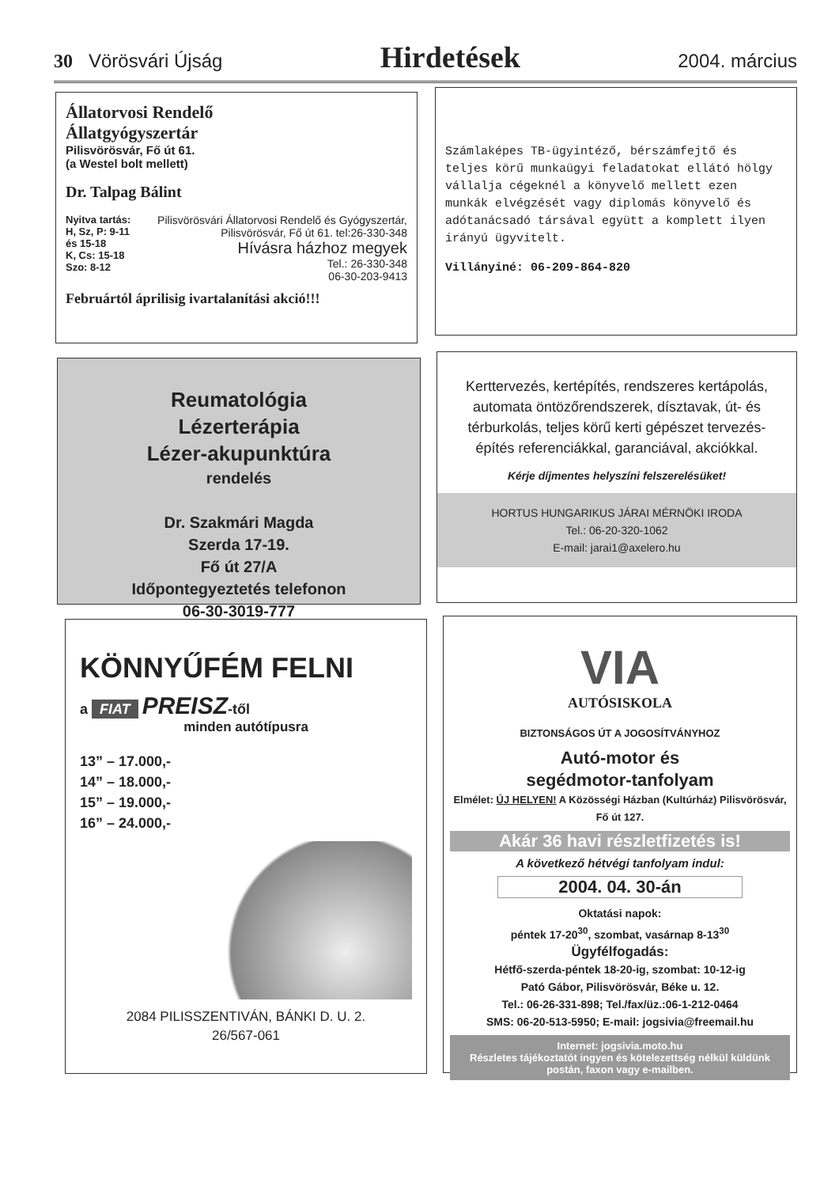30 Vörösvári Újság
Hirdetések
2004. március
Állatorvosi Rendelő
Állatgyógyszertár
Pilisvörösvár, Fő út 61.
(a Westel bolt mellett)
Dr. Talpag Bálint
Nyitva tartás:
H, Sz, P: 9-11 és 15-18
K, Cs: 15-18
Szo: 8-12
Pilisvörösvári Állatorvosi Rendelő és Gyógyszertár, Pilisvörösvár, Fő út 61. tel:26-330-348
Hívásra házhoz megyek
Tel.: 26-330-348
06-30-203-9413
Februártól áprilisig ivartalanítási akció!!!
Számlaképes TB-ügyintéző, bérszámfejtő és teljes körű munkaügyi feladatokat ellátó hölgy vállalja cégeknél a könyvelő mellett ezen munkák elvégzését vagy diplomás könyvelő és adótanácsadó társával együtt a komplett ilyen irányú ügyvitelt.
Villányiné: 06-209-864-820
Reumatológia
Lézerterápia
Lézer-akupunktúra
rendelés
Dr. Szakmári Magda
Szerda 17-19.
Fő út 27/A
Időpontegyeztetés telefonon
06-30-3019-777
Kerttervezés, kertépítés, rendszeres kertápolás, automata öntözőrendszerek, dísztavak, út- és térburkolás, teljes körű kerti gépészet tervezés-építés referenciákkal, garanciával, akciókkal.
Kérje díjmentes helyszíni felszerelésüket!
HORTUS HUNGARIKUS JÁRAI MÉRNÖKI IRODA
Tel.: 06-20-320-1062
E-mail: jarai1@axelero.hu
KÖNNYŰFÉM FELNI
a FIAT PREISZ-től
minden autótípusra
13” – 17.000,-
14” – 18.000,-
15” – 19.000,-
16” – 24.000,-
2084 PILISSZENTIVÁN, BÁNKI D. U. 2.
26/567-061
VIA
AUTÓSISKOLA
BIZTONSÁGOS ÚT A JOGOSÍTVÁNYHOZ
Autó-motor és
segédmotor-tanfolyam
Elmélet: ÚJ HELYEN! A Közösségi Házban (Kultúrház) Pilisvörösvár, Fő út 127.
Akár 36 havi részletfizetés is!
A következő hétvégi tanfolyam indul:
2004. 04. 30-án
Oktatási napok:
péntek 17-20<sup>30</sup>, szombat, vasárnap 8-13<sup>30</sup>
Ügyfélfogadás:
Hétfő-szerda-péntek 18-20-ig, szombat: 10-12-ig
Pató Gábor, Pilisvörösvár, Béke u. 12.
Tel.: 06-26-331-898; Tel./fax/üz.:06-1-212-0464
SMS: 06-20-513-5950; E-mail: jogsivia@freemail.hu
Internet: jogsivia.moto.hu
Részletes tájékoztatót ingyen és kötelezettség nélkül küldünk postán, faxon vagy e-mailben.